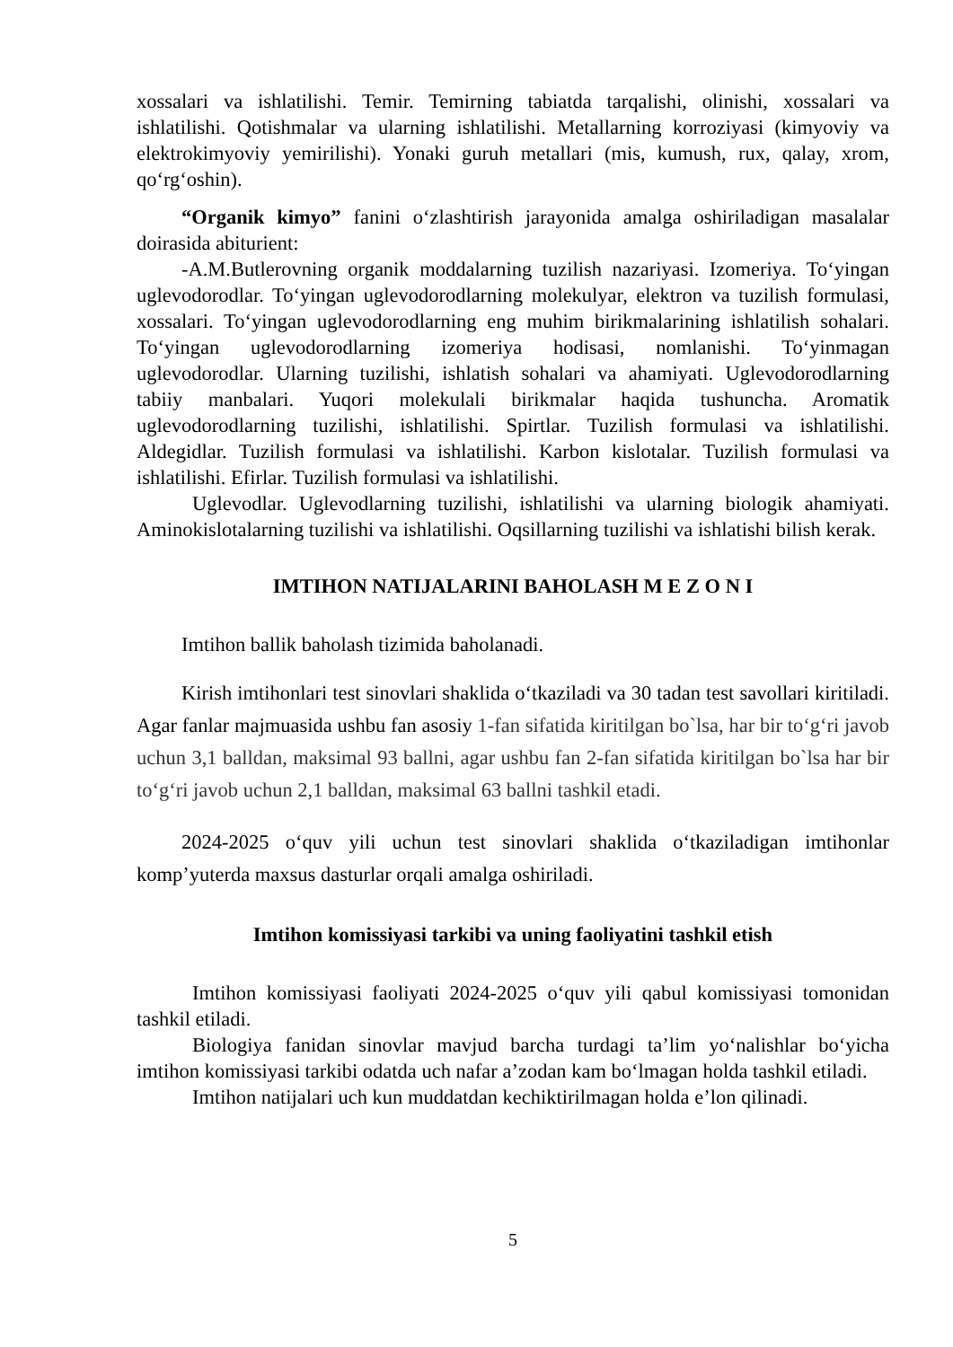xossalari va ishlatilishi. Temir. Temirning tabiatda tarqalishi, olinishi, xossalari va ishlatilishi. Qotishmalar va ularning ishlatilishi. Metallarning korroziyasi (kimyoviy va elektrokimyoviy yemirilishi). Yonaki guruh metallari (mis, kumush, rux, qalay, xrom, qo‘rg‘oshin).
“Organik kimyo” fanini o‘zlashtirish jarayonida amalga oshiriladigan masalalar doirasida abiturient:
-A.M.Butlerovning organik moddalarning tuzilish nazariyasi. Izomeriya. To‘yingan uglevodorodlar. To‘yingan uglevodorodlarning molekulyar, elektron va tuzilish formulasi, xossalari. To‘yingan uglevodorodlarning eng muhim birikmalarining ishlatilish sohalari. To‘yingan uglevodorodlarning izomeriya hodisasi, nomlanishi. To‘yinmagan uglevodorodlar. Ularning tuzilishi, ishlatish sohalari va ahamiyati. Uglevodorodlarning tabiiy manbalari. Yuqori molekulali birikmalar haqida tushuncha. Aromatik uglevodorodlarning tuzilishi, ishlatilishi. Spirtlar. Tuzilish formulasi va ishlatilishi. Aldegidlar. Tuzilish formulasi va ishlatilishi. Karbon kislotalar. Tuzilish formulasi va ishlatilishi. Efirlar. Tuzilish formulasi va ishlatilishi.
Uglevodlar. Uglevodlarning tuzilishi, ishlatilishi va ularning biologik ahamiyati. Aminokislotalarning tuzilishi va ishlatilishi. Oqsillarning tuzilishi va ishlatishi bilish kerak.
IMTIHON NATIJALARINI BAHOLASH M E Z O N I
Imtihon ballik baholash tizimida baholanadi.
Kirish imtihonlari test sinovlari shaklida o‘tkaziladi va 30 tadan test savollari kiritiladi. Agar fanlar majmuasida ushbu fan asosiy 1-fan sifatida kiritilgan bo`lsa, har bir to‘g‘ri javob uchun 3,1 balldan, maksimal 93 ballni, agar ushbu fan 2-fan sifatida kiritilgan bo`lsa har bir to‘g‘ri javob uchun 2,1 balldan, maksimal 63 ballni tashkil etadi.
2024-2025 o‘quv yili uchun test sinovlari shaklida o‘tkaziladigan imtihonlar komp’yuterda maxsus dasturlar orqali amalga oshiriladi.
Imtihon komissiyasi tarkibi va uning faoliyatini tashkil etish
Imtihon komissiyasi faoliyati 2024-2025 o‘quv yili qabul komissiyasi tomonidan tashkil etiladi.
Biologiya fanidan sinovlar mavjud barcha turdagi ta’lim yo‘nalishlar bo‘yicha imtihon komissiyasi tarkibi odatda uch nafar a’zodan kam bo‘lmagan holda tashkil etiladi.
Imtihon natijalari uch kun muddatdan kechiktirilmagan holda e’lon qilinadi.
5